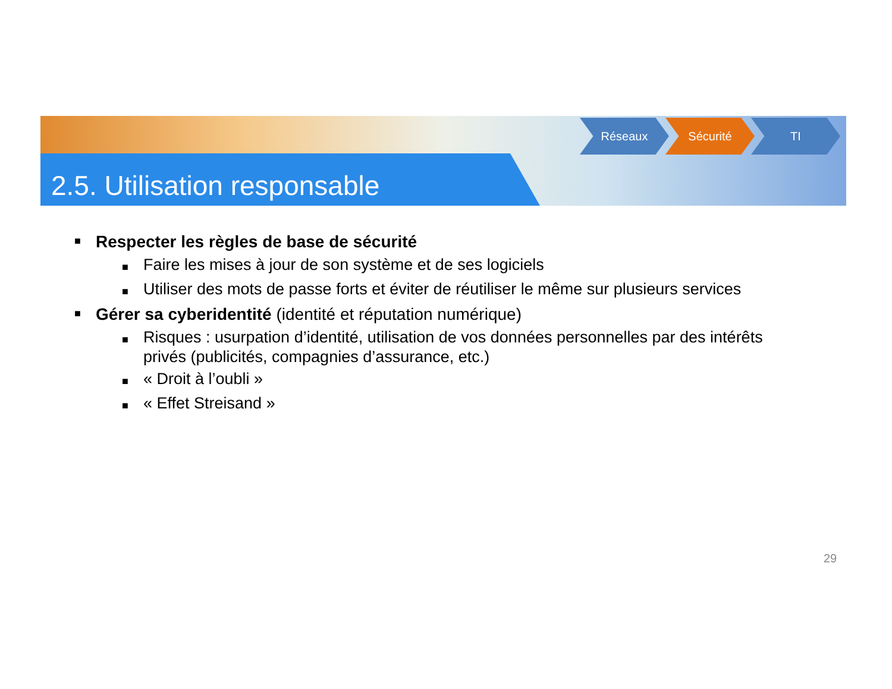2.5. Utilisation responsable
Réseaux Sécurité TI
■ Respecter les règles de base de sécurité
■ Faire les mises à jour de son système et de ses logiciels
■ Utiliser des mots de passe forts et éviter de réutiliser le même sur plusieurs services
■ Gérer sa cyberidentité (identité et réputation numérique)
■ Risques : usurpation d’identité, utilisation de vos données personnelles par des intérêts privés (publicités, compagnies d’assurance, etc.)
■ « Droit à l’oubli »
■ « Effet Streisand »
29